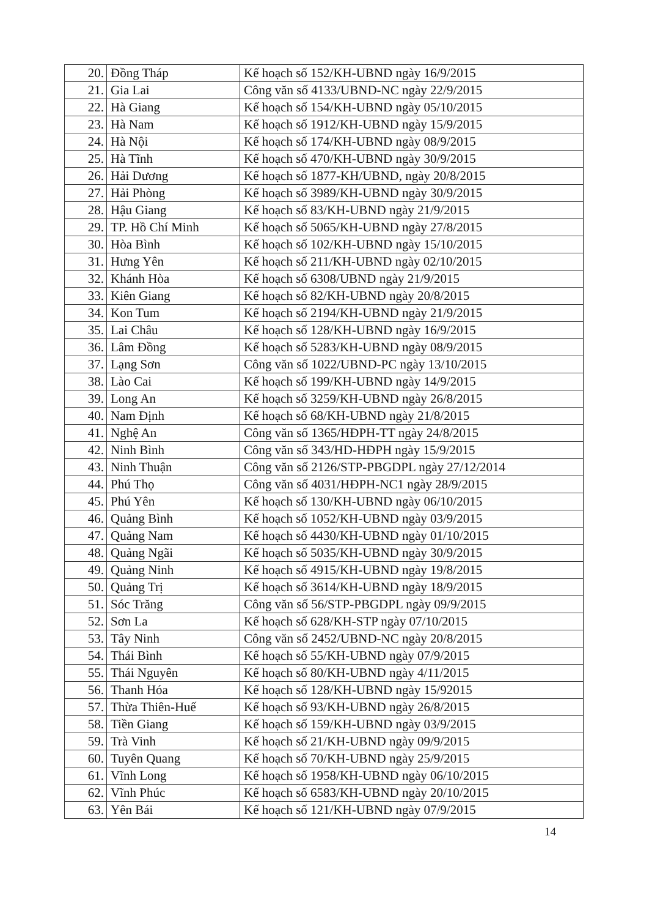| 20. | Đồng Tháp | Kế hoạch số 152/KH-UBND ngày 16/9/2015 |
| 21. | Gia Lai | Công văn số 4133/UBND-NC ngày 22/9/2015 |
| 22. | Hà Giang | Kế hoạch số 154/KH-UBND ngày 05/10/2015 |
| 23. | Hà Nam | Kế hoạch số 1912/KH-UBND ngày 15/9/2015 |
| 24. | Hà Nội | Kế hoạch số 174/KH-UBND ngày 08/9/2015 |
| 25. | Hà Tĩnh | Kế hoạch số 470/KH-UBND ngày 30/9/2015 |
| 26. | Hải Dương | Kế hoạch số 1877-KH/UBND, ngày 20/8/2015 |
| 27. | Hải Phòng | Kế hoạch số 3989/KH-UBND ngày 30/9/2015 |
| 28. | Hậu Giang | Kế hoạch số 83/KH-UBND ngày 21/9/2015 |
| 29. | TP. Hồ Chí Minh | Kế hoạch số 5065/KH-UBND ngày 27/8/2015 |
| 30. | Hòa Bình | Kế hoạch số 102/KH-UBND ngày 15/10/2015 |
| 31. | Hưng Yên | Kế hoạch số 211/KH-UBND ngày 02/10/2015 |
| 32. | Khánh Hòa | Kế hoạch số 6308/UBND ngày 21/9/2015 |
| 33. | Kiên Giang | Kế hoạch số 82/KH-UBND ngày 20/8/2015 |
| 34. | Kon Tum | Kế hoạch số 2194/KH-UBND ngày 21/9/2015 |
| 35. | Lai Châu | Kế hoạch số 128/KH-UBND ngày 16/9/2015 |
| 36. | Lâm Đồng | Kế hoạch số 5283/KH-UBND ngày 08/9/2015 |
| 37. | Lạng Sơn | Công văn số 1022/UBND-PC ngày 13/10/2015 |
| 38. | Lào Cai | Kế hoạch số 199/KH-UBND ngày 14/9/2015 |
| 39. | Long An | Kế hoạch số 3259/KH-UBND ngày 26/8/2015 |
| 40. | Nam Định | Kế hoạch số 68/KH-UBND ngày 21/8/2015 |
| 41. | Nghệ An | Công văn số 1365/HĐPH-TT ngày 24/8/2015 |
| 42. | Ninh Bình | Công văn số 343/HD-HĐPH ngày 15/9/2015 |
| 43. | Ninh Thuận | Công văn số 2126/STP-PBGDPL ngày 27/12/2014 |
| 44. | Phú Thọ | Công văn số 4031/HĐPH-NC1 ngày 28/9/2015 |
| 45. | Phú Yên | Kế hoạch số 130/KH-UBND ngày 06/10/2015 |
| 46. | Quảng Bình | Kế hoạch số 1052/KH-UBND ngày 03/9/2015 |
| 47. | Quảng Nam | Kế hoạch số 4430/KH-UBND ngày 01/10/2015 |
| 48. | Quảng Ngãi | Kế hoạch số 5035/KH-UBND ngày 30/9/2015 |
| 49. | Quảng Ninh | Kế hoạch số 4915/KH-UBND ngày 19/8/2015 |
| 50. | Quảng Trị | Kế hoạch số 3614/KH-UBND ngày 18/9/2015 |
| 51. | Sóc Trăng | Công văn số 56/STP-PBGDPL ngày 09/9/2015 |
| 52. | Sơn La | Kế hoạch số 628/KH-STP ngày 07/10/2015 |
| 53. | Tây Ninh | Công văn số 2452/UBND-NC ngày 20/8/2015 |
| 54. | Thái Bình | Kế hoạch số 55/KH-UBND ngày 07/9/2015 |
| 55. | Thái Nguyên | Kế hoạch số 80/KH-UBND ngày 4/11/2015 |
| 56. | Thanh Hóa | Kế hoạch số 128/KH-UBND ngày 15/92015 |
| 57. | Thừa Thiên-Huế | Kế hoạch số 93/KH-UBND ngày 26/8/2015 |
| 58. | Tiền Giang | Kế hoạch số 159/KH-UBND ngày 03/9/2015 |
| 59. | Trà Vinh | Kế hoạch số 21/KH-UBND ngày 09/9/2015 |
| 60. | Tuyên Quang | Kế hoạch số 70/KH-UBND ngày 25/9/2015 |
| 61. | Vĩnh Long | Kế hoạch số 1958/KH-UBND ngày 06/10/2015 |
| 62. | Vĩnh Phúc | Kế hoạch số 6583/KH-UBND ngày 20/10/2015 |
| 63. | Yên Bái | Kế hoạch số 121/KH-UBND ngày 07/9/2015 |
14